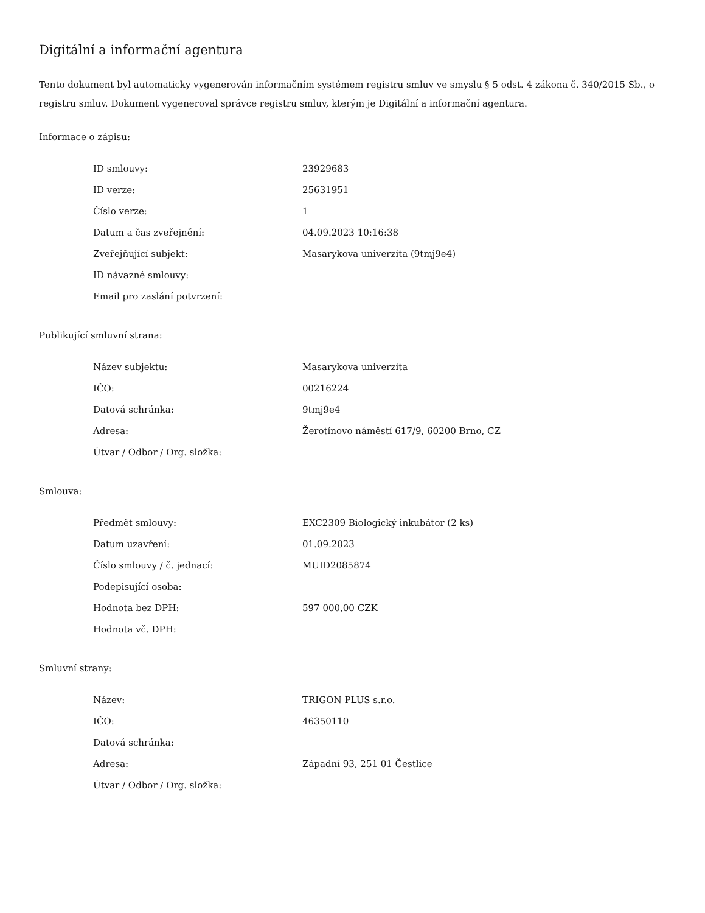Digitální a informační agentura
Tento dokument byl automaticky vygenerován informačním systémem registru smluv ve smyslu § 5 odst. 4 zákona č. 340/2015 Sb., o registru smluv. Dokument vygeneroval správce registru smluv, kterým je Digitální a informační agentura.
Informace o zápisu:
| ID smlouvy: | 23929683 |
| ID verze: | 25631951 |
| Číslo verze: | 1 |
| Datum a čas zveřejnění: | 04.09.2023 10:16:38 |
| Zveřejňující subjekt: | Masarykova univerzita (9tmj9e4) |
| ID návazné smlouvy: | |
| Email pro zaslání potvrzení: | |
Publikující smluvní strana:
| Název subjektu: | Masarykova univerzita |
| IČO: | 00216224 |
| Datová schránka: | 9tmj9e4 |
| Adresa: | Žerotínovo náměstí 617/9, 60200 Brno, CZ |
| Útvar / Odbor / Org. složka: | |
Smlouva:
| Předmět smlouvy: | EXC2309 Biologický inkubátor (2 ks) |
| Datum uzavření: | 01.09.2023 |
| Číslo smlouvy / č. jednací: | MUID2085874 |
| Podepisující osoba: | |
| Hodnota bez DPH: | 597 000,00 CZK |
| Hodnota vč. DPH: | |
Smluvní strany:
| Název: | TRIGON PLUS s.r.o. |
| IČO: | 46350110 |
| Datová schránka: | |
| Adresa: | Západní 93, 251 01 Čestlice |
| Útvar / Odbor / Org. složka: | |